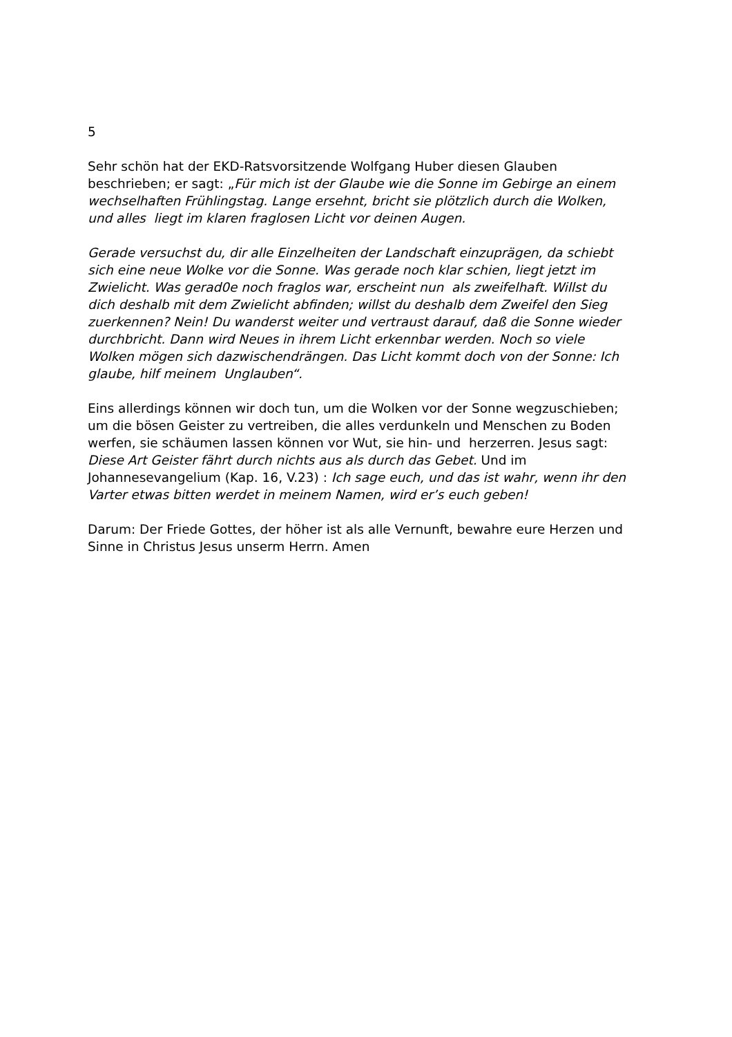5
Sehr schön hat der EKD-Ratsvorsitzende Wolfgang Huber diesen Glauben
beschrieben; er sagt: „Für mich ist der Glaube wie die Sonne im Gebirge an einem
wechselhaften Frühlingstag. Lange ersehnt, bricht sie plötzlich durch die Wolken,
und alles liegt im klaren fraglosen Licht vor deinen Augen.
Gerade versuchst du, dir alle Einzelheiten der Landschaft einzuprägen, da schiebt
sich eine neue Wolke vor die Sonne. Was gerade noch klar schien, liegt jetzt im
Zwielicht. Was gerad0e noch fraglos war, erscheint nun als zweifelhaft. Willst du
dich deshalb mit dem Zwielicht abfinden; willst du deshalb dem Zweifel den Sieg
zuerkennen? Nein! Du wanderst weiter und vertraust darauf, daß die Sonne wieder
durchbricht. Dann wird Neues in ihrem Licht erkennbar werden. Noch so viele
Wolken mögen sich dazwischendrängen. Das Licht kommt doch von der Sonne: Ich
glaube, hilf meinem Unglauben“.
Eins allerdings können wir doch tun, um die Wolken vor der Sonne wegzuschieben;
um die bösen Geister zu vertreiben, die alles verdunkeln und Menschen zu Boden
werfen, sie schäumen lassen können vor Wut, sie hin- und herzerren. Jesus sagt:
Diese Art Geister fährt durch nichts aus als durch das Gebet. Und im
Johannesevangelium (Kap. 16, V.23) : Ich sage euch, und das ist wahr, wenn ihr den
Varter etwas bitten werdet in meinem Namen, wird er’s euch geben!
Darum: Der Friede Gottes, der höher ist als alle Vernunft, bewahre eure Herzen und
Sinne in Christus Jesus unserm Herrn. Amen